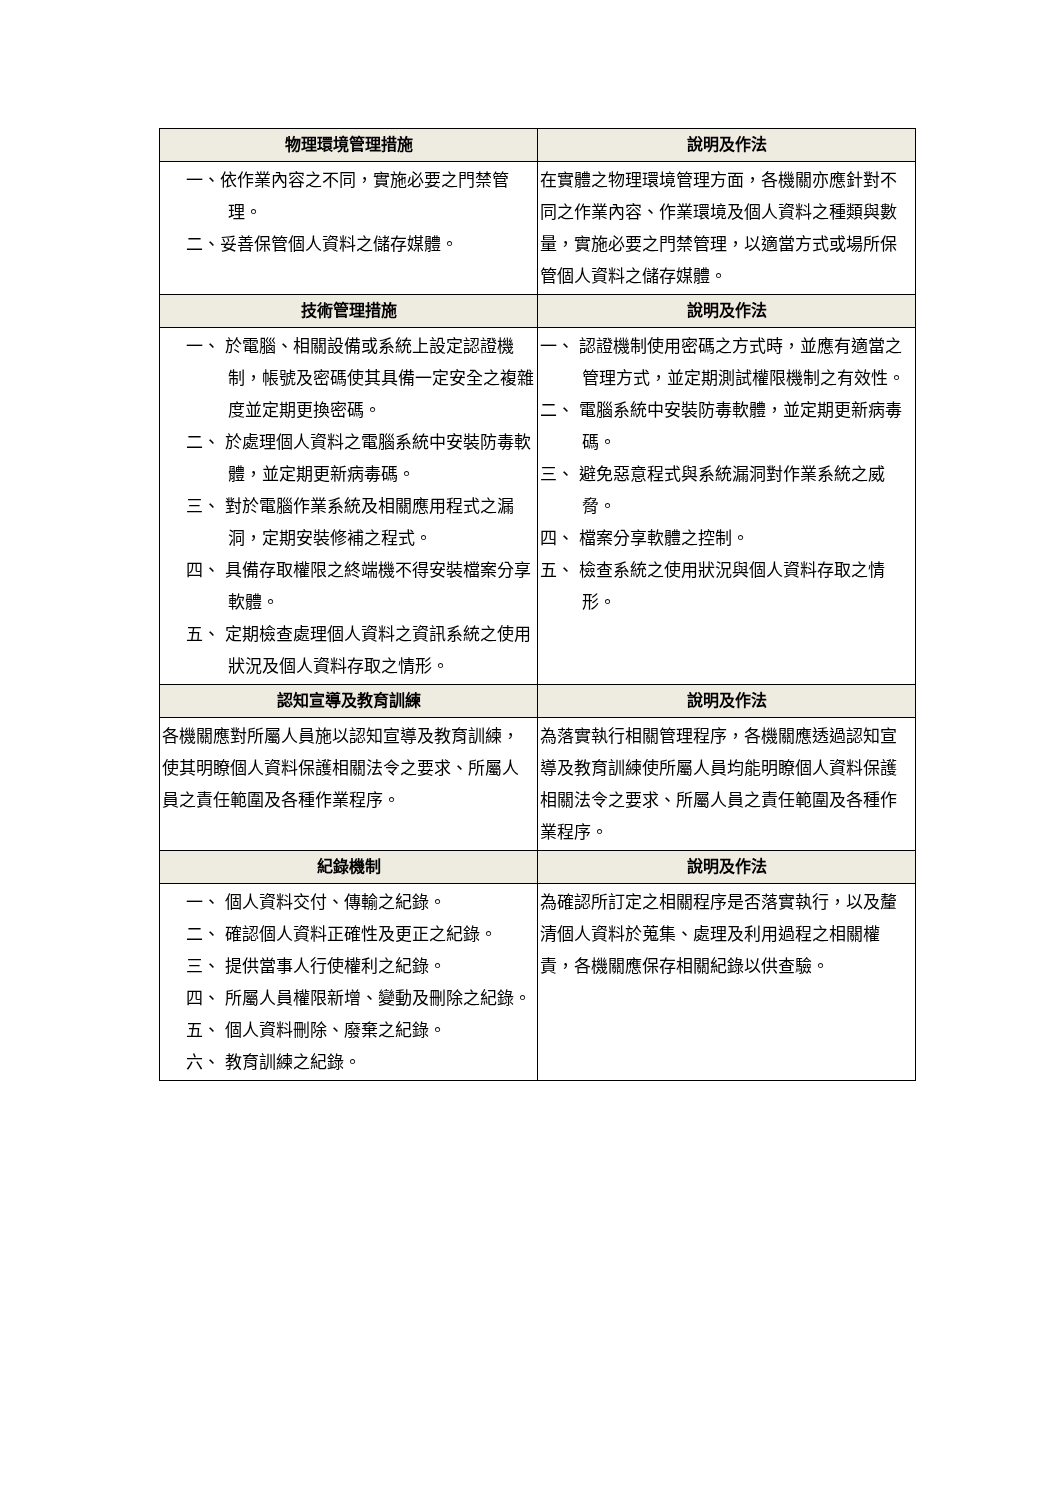| 物理環境管理措施 | 說明及作法 |
| --- | --- |
| 一、依作業內容之不同，實施必要之門禁管理。 二、妥善保管個人資料之儲存媒體。 | 在實體之物理環境管理方面，各機關亦應針對不同之作業內容、作業環境及個人資料之種類與數量，實施必要之門禁管理，以適當方式或場所保管個人資料之儲存媒體。 |
| 技術管理措施 | 說明及作法 |
| 一、 於電腦、相關設備或系統上設定認證機制，帳號及密碼使其具備一定安全之複雜度並定期更換密碼。 二、 於處理個人資料之電腦系統中安裝防毒軟體，並定期更新病毒碼。 三、 對於電腦作業系統及相關應用程式之漏洞，定期安裝修補之程式。 四、 具備存取權限之終端機不得安裝檔案分享軟體。 五、 定期檢查處理個人資料之資訊系統之使用狀況及個人資料存取之情形。 | 一、 認證機制使用密碼之方式時，並應有適當之管理方式，並定期測試權限機制之有效性。 二、 電腦系統中安裝防毒軟體，並定期更新病毒碼。 三、 避免惡意程式與系統漏洞對作業系統之威脅。 四、 檔案分享軟體之控制。 五、 檢查系統之使用狀況與個人資料存取之情形。 |
| 認知宣導及教育訓練 | 說明及作法 |
| 各機關應對所屬人員施以認知宣導及教育訓練，使其明瞭個人資料保護相關法令之要求、所屬人員之責任範圍及各種作業程序。 | 為落實執行相關管理程序，各機關應透過認知宣導及教育訓練使所屬人員均能明瞭個人資料保護相關法令之要求、所屬人員之責任範圍及各種作業程序。 |
| 紀錄機制 | 說明及作法 |
| 一、 個人資料交付、傳輸之紀錄。 二、 確認個人資料正確性及更正之紀錄。 三、 提供當事人行使權利之紀錄。 四、 所屬人員權限新增、變動及刪除之紀錄。 五、 個人資料刪除、廢棄之紀錄。 六、 教育訓練之紀錄。 | 為確認所訂定之相關程序是否落實執行，以及釐清個人資料於蒐集、處理及利用過程之相關權責，各機關應保存相關紀錄以供查驗。 |